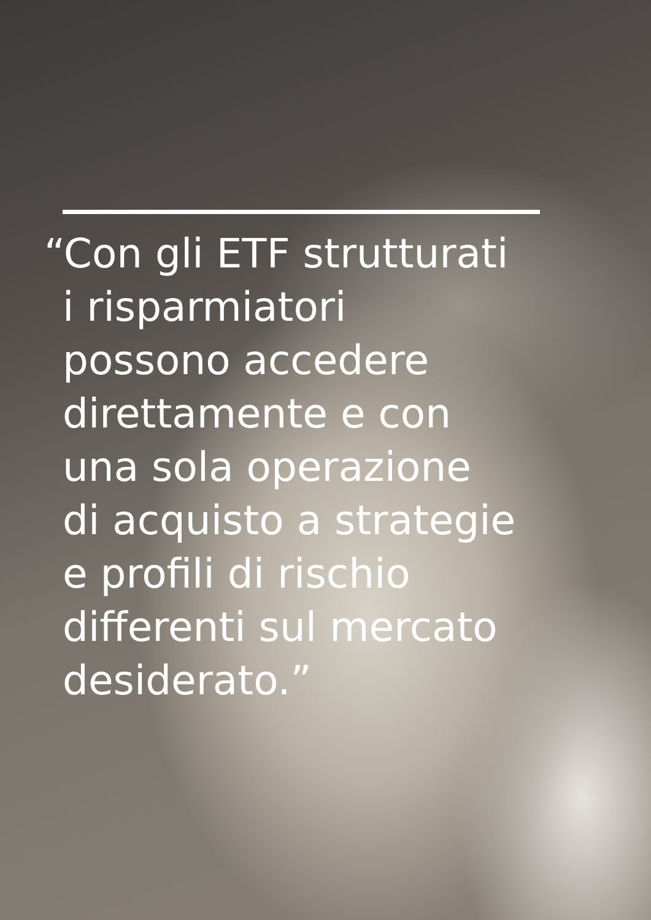“Con gli ETF strutturati
i risparmiatori
possono accedere
direttamente e con
una sola operazione
di acquisto a strategie
e profili di rischio
differenti sul mercato
desiderato.”